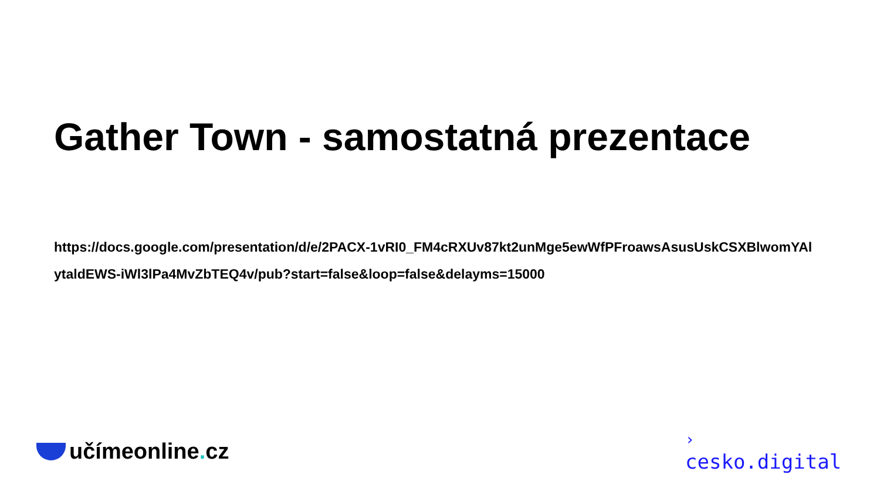Gather Town - samostatná prezentace
https://docs.google.com/presentation/d/e/2PACX-1vRI0_FM4cRXUv87kt2unMge5ewWfPFroawsAsusUskCSXBlwomYAlytaldEWS-iWl3lPa4MvZbTEQ4v/pub?start=false&loop=false&delayms=15000
učímeonline. cz
›
cesko.digital